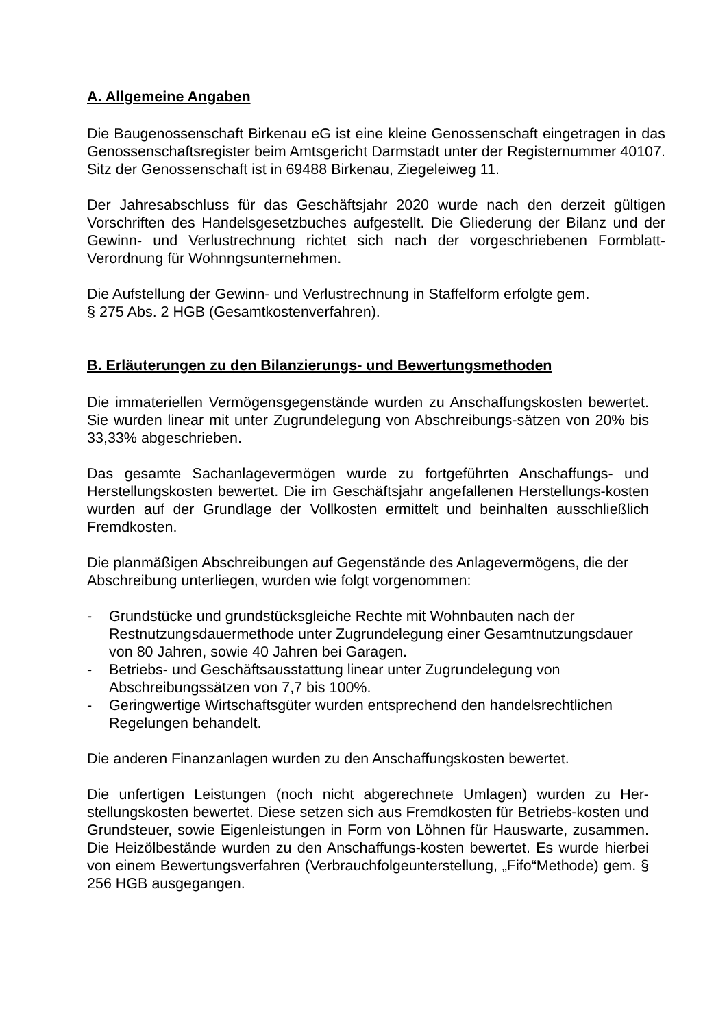A. Allgemeine Angaben
Die Baugenossenschaft Birkenau eG ist eine kleine Genossenschaft eingetragen in das Genossenschaftsregister beim Amtsgericht Darmstadt unter der Registernummer 40107. Sitz der Genossenschaft ist in 69488 Birkenau, Ziegeleiweg 11.
Der Jahresabschluss für das Geschäftsjahr 2020 wurde nach den derzeit gültigen Vorschriften des Handelsgesetzbuches aufgestellt. Die Gliederung der Bilanz und der Gewinn- und Verlustrechnung richtet sich nach der vorgeschriebenen Formblatt- Verordnung für Wohnngsunternehmen.
Die Aufstellung der Gewinn- und Verlustrechnung in Staffelform erfolgte gem.
§ 275 Abs. 2 HGB (Gesamtkostenverfahren).
B. Erläuterungen zu den Bilanzierungs- und Bewertungsmethoden
Die immateriellen Vermögensgegenstände wurden zu Anschaffungskosten bewertet. Sie wurden linear mit unter Zugrundelegung von Abschreibungs-sätzen von 20% bis 33,33% abgeschrieben.
Das gesamte Sachanlagevermögen wurde zu fortgeführten Anschaffungs- und Herstellungskosten bewertet. Die im Geschäftsjahr angefallenen Herstellungs-kosten wurden auf der Grundlage der Vollkosten ermittelt und beinhalten ausschließlich Fremdkosten.
Die planmäßigen Abschreibungen auf Gegenstände des Anlagevermögens, die der Abschreibung unterliegen, wurden wie folgt vorgenommen:
- Grundstücke und grundstücksgleiche Rechte mit Wohnbauten nach der Restnutzungsdauermethode unter Zugrundelegung einer Gesamtnutzungsdauer von 80 Jahren, sowie 40 Jahren bei Garagen.
- Betriebs- und Geschäftsausstattung linear unter Zugrundelegung von Abschreibungssätzen von 7,7 bis 100%.
- Geringwertige Wirtschaftsgüter wurden entsprechend den handelsrechtlichen Regelungen behandelt.
Die anderen Finanzanlagen wurden zu den Anschaffungskosten bewertet.
Die unfertigen Leistungen (noch nicht abgerechnete Umlagen) wurden zu Her-stellungskosten bewertet. Diese setzen sich aus Fremdkosten für Betriebs-kosten und Grundsteuer, sowie Eigenleistungen in Form von Löhnen für Hauswarte, zusammen. Die Heizölbestände wurden zu den Anschaffungs-kosten bewertet. Es wurde hierbei von einem Bewertungsverfahren (Verbrauchfolgeunterstellung, „Fifo“Methode) gem. § 256 HGB ausgegangen.